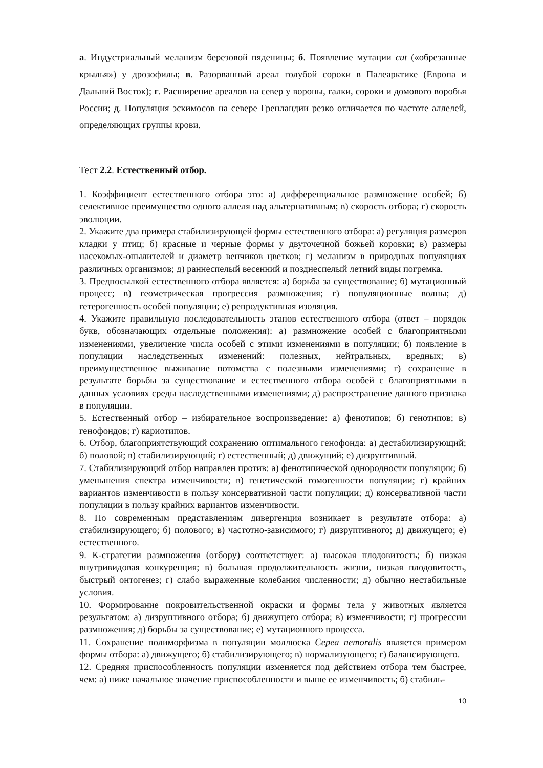а. Индустриальный меланизм березовой пяденицы; б. Появление мутации cut («обрезанные крылья») у дрозофилы; в. Разорванный ареал голубой сороки в Палеарктике (Европа и Дальний Восток); г. Расширение ареалов на север у вороны, галки, сороки и домового воробья России; д. Популяция эскимосов на севере Гренландии резко отличается по частоте аллелей, определяющих группы крови.
Тест 2.2. Естественный отбор.
1. Коэффициент естественного отбора это: а) дифференциальное размножение особей; б) селективное преимущество одного аллеля над альтернативным; в) скорость отбора; г) скорость эволюции.
2. Укажите два примера стабилизирующей формы естественного отбора: а) регуляция размеров кладки у птиц; б) красные и черные формы у двуточечной божьей коровки; в) размеры насекомых-опылителей и диаметр венчиков цветков; г) меланизм в природных популяциях различных организмов; д) раннеспелый весенний и позднеспелый летний виды погремка.
3. Предпосылкой естественного отбора является: а) борьба за существование; б) мутационный процесс; в) геометрическая прогрессия размножения; г) популяционные волны; д) гетерогенность особей популяции; е) репродуктивная изоляция.
4. Укажите правильную последовательность этапов естественного отбора (ответ – порядок букв, обозначающих отдельные положения): а) размножение особей с благоприятными изменениями, увеличение числа особей с этими изменениями в популяции; б) появление в популяции наследственных изменений: полезных, нейтральных, вредных; в) преимущественное выживание потомства с полезными изменениями; г) сохранение в результате борьбы за существование и естественного отбора особей с благоприятными в данных условиях среды наследственными изменениями; д) распространение данного признака в популяции.
5. Естественный отбор – избирательное воспроизведение: а) фенотипов; б) генотипов; в) генофондов; г) кариотипов.
6. Отбор, благоприятствующий сохранению оптимального генофонда: а) дестабилизирующий; б) половой; в) стабилизирующий; г) естественный; д) движущий; е) дизруптивный.
7. Стабилизирующий отбор направлен против: а) фенотипической однородности популяции; б) уменьшения спектра изменчивости; в) генетической гомогенности популяции; г) крайних вариантов изменчивости в пользу консервативной части популяции; д) консервативной части популяции в пользу крайних вариантов изменчивости.
8. По современным представлениям дивергенция возникает в результате отбора: а) стабилизирующего; б) полового; в) частотно-зависимого; г) дизруптивного; д) движущего; е) естественного.
9. К-стратегии размножения (отбору) соответствует: а) высокая плодовитость; б) низкая внутривидовая конкуренция; в) большая продолжительность жизни, низкая плодовитость, быстрый онтогенез; г) слабо выраженные колебания численности; д) обычно нестабильные условия.
10. Формирование покровительственной окраски и формы тела у животных является результатом: а) дизруптивного отбора; б) движущего отбора; в) изменчивости; г) прогрессии размножения; д) борьбы за существование; е) мутационного процесса.
11. Сохранение полиморфизма в популяции моллюска Cepea nemoralis является примером формы отбора: а) движущего; б) стабилизирующего; в) нормализующего; г) балансирующего.
12. Средняя приспособленность популяции изменяется под действием отбора тем быстрее, чем: а) ниже начальное значение приспособленности и выше ее изменчивость; б) стабиль-
10